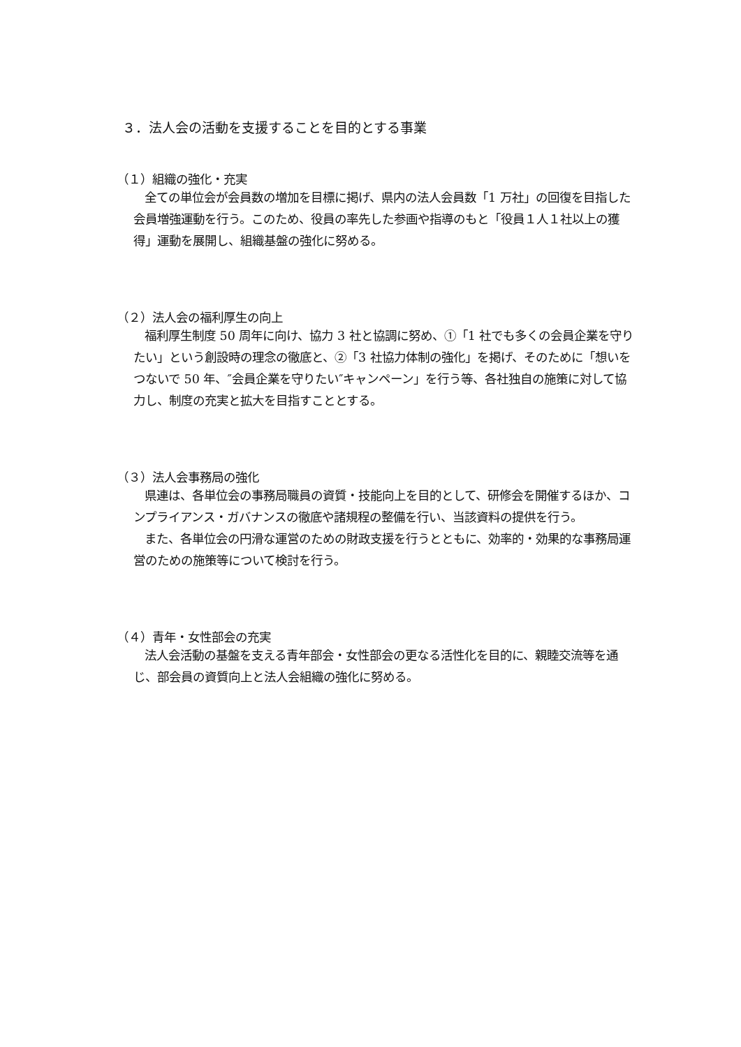３．法人会の活動を支援することを目的とする事業
（１）組織の強化・充実
全ての単位会が会員数の増加を目標に掲げ、県内の法人会員数「1 万社」の回復を目指した会員増強運動を行う。このため、役員の率先した参画や指導のもと「役員１人１社以上の獲得」運動を展開し、組織基盤の強化に努める。
（２）法人会の福利厚生の向上
福利厚生制度 50 周年に向け、協力 3 社と協調に努め、①「1 社でも多くの会員企業を守りたい」という創設時の理念の徹底と、②「3 社協力体制の強化」を掲げ、そのために「想いをつないで 50 年、″会員企業を守りたい″キャンペーン」を行う等、各社独自の施策に対して協力し、制度の充実と拡大を目指すこととする。
（３）法人会事務局の強化
県連は、各単位会の事務局職員の資質・技能向上を目的として、研修会を開催するほか、コンプライアンス・ガバナンスの徹底や諸規程の整備を行い、当該資料の提供を行う。
また、各単位会の円滑な運営のための財政支援を行うとともに、効率的・効果的な事務局運営のための施策等について検討を行う。
（４）青年・女性部会の充実
法人会活動の基盤を支える青年部会・女性部会の更なる活性化を目的に、親睦交流等を通じ、部会員の資質向上と法人会組織の強化に努める。